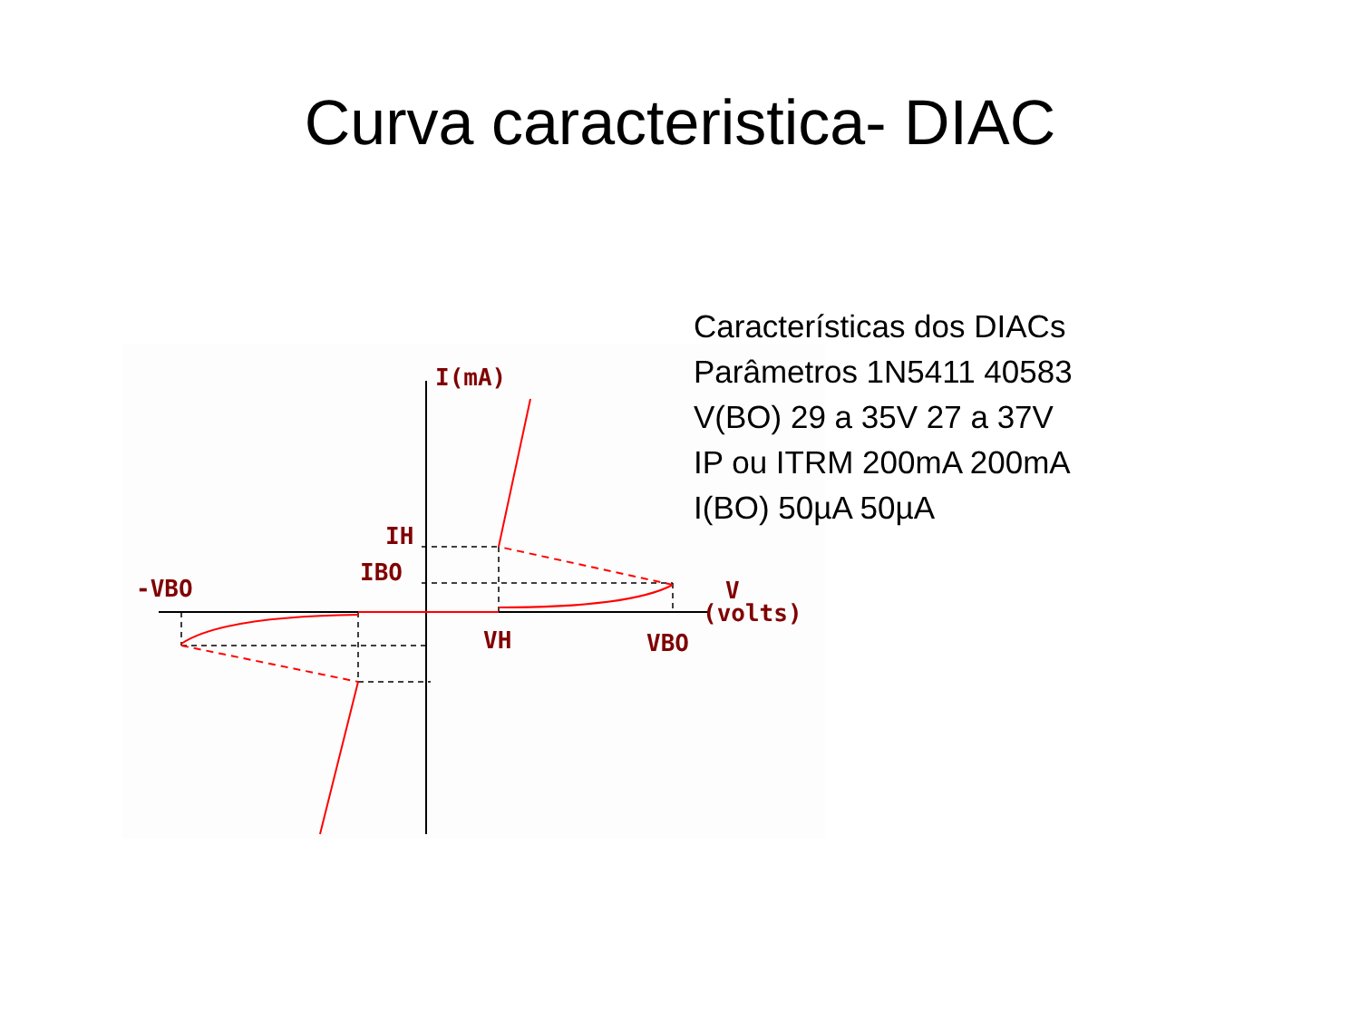Curva caracteristica- DIAC
I(mA)
IH
IBO
-VBO
VH
VBO
V
(volts)
Características dos DIACs
Parâmetros 1N5411 40583
V(BO) 29 a 35V 27 a 37V
IP ou ITRM 200mA 200mA
I(BO) 50µA 50µA